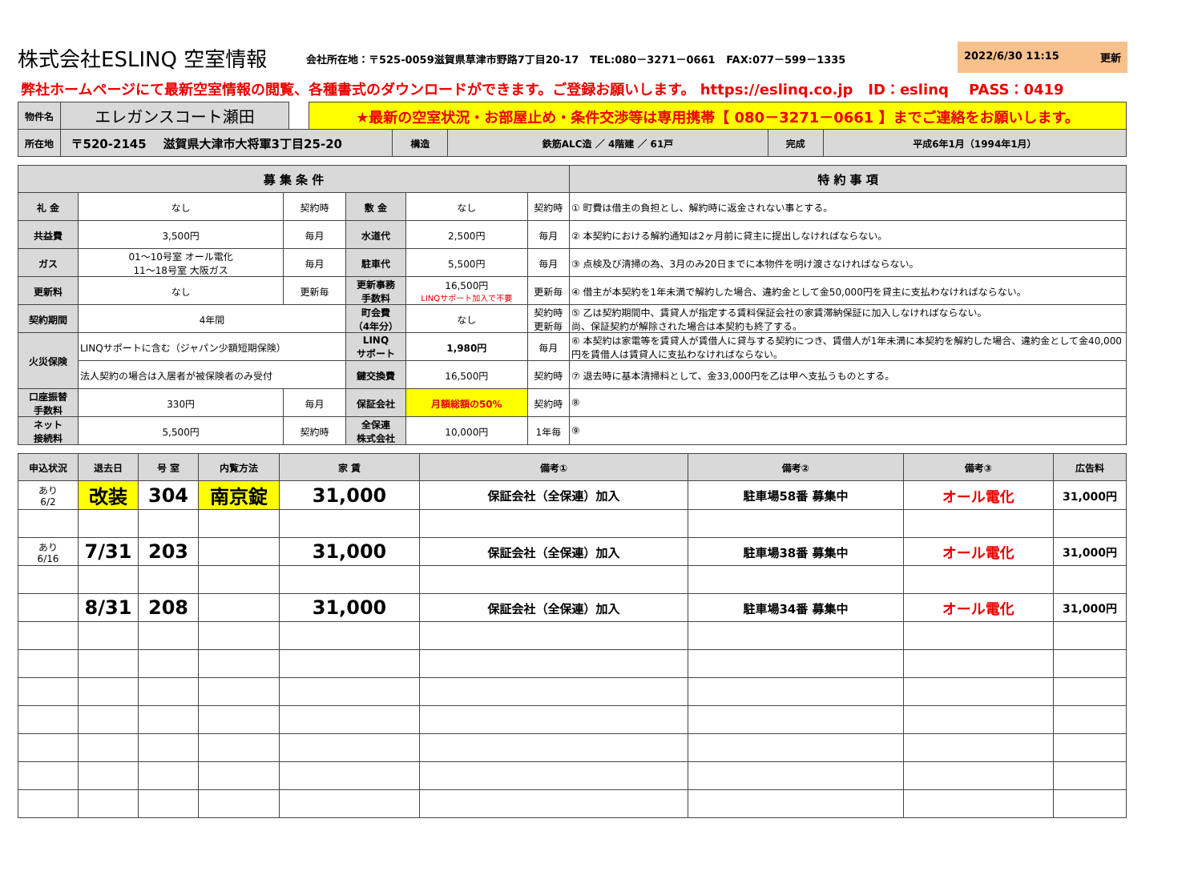株式会社ESLINQ 空室情報
会社所在地：〒525-0059滋賀県草津市野路7丁目20-17 TEL:080－3271－0661 FAX:077－599－1335
2022/6/30 11:15 更新
弊社ホームページにて最新空室情報の閲覧、各種書式のダウンロードができます。ご登録お願いします。 https://eslinq.co.jp ID：eslinq PASS：0419
| 物件名 | エレガンスコート瀬田 | | ★最新の空室状況・お部屋止め・条件交渉等は専用携帯【 080－3271－0661 】までご連絡をお願いします。 | | | | |
| 所在地 | 〒520-2145 滋賀県大津市大将軍3丁目25-20 | | | 構造 | 鉄筋ALC造 ／ 4階建 ／ 61戸 | 完成 | 平成6年1月（1994年1月） |
| 募 集 条 件 | | | | | | 特 約 事 項 |
| 礼 金 | なし | 契約時 | 敷 金 | なし | 契約時 | ① 町費は借主の負担とし、解約時に返金されない事とする。 |
| 共益費 | 3,500円 | 毎月 | 水道代 | 2,500円 | 毎月 | ② 本契約における解約通知は2ヶ月前に貸主に提出しなければならない。 |
| ガス | 01～10号室 オール電化 11～18号室 大阪ガス | 毎月 | 駐車代 | 5,500円 | 毎月 | ③ 点検及び清掃の為、3月のみ20日までに本物件を明け渡さなければならない。 |
| 更新料 | なし | 更新毎 | 更新事務 手数料 | 16,500円 LINQサポート加入で不要 | 更新毎 | ④ 借主が本契約を1年未満で解約した場合、違約金として金50,000円を貸主に支払わなければならない。 |
| 契約期間 | 4年間 | | 町会費 （4年分） | なし | 契約時 更新毎 | ⑤ 乙は契約期間中、賃貸人が指定する賃料保証会社の家賃滞納保証に加入しなければならない。 尚、保証契約が解除された場合は本契約も終了する。 |
| 火災保険 | LINQサポートに含む（ジャパン少額短期保険） | | LINQ サポート | 1,980円 | 毎月 | ⑥ 本契約は家電等を賃貸人が賃借人に貸与する契約につき、賃借人が1年未満に本契約を解約した場合、違約金として金40,000円を賃借人は賃貸人に支払わなければならない。 |
| | 法人契約の場合は入居者が被保険者のみ受付 | | 鍵交換費 | 16,500円 | 契約時 | ⑦ 退去時に基本清掃料として、金33,000円を乙は甲へ支払うものとする。 |
| 口座振替 手数料 | 330円 | 毎月 | 保証会社 | 月額総額の50% | 契約時 | ⑧ |
| ネット 接続料 | 5,500円 | 契約時 | 全保連 株式会社 | 10,000円 | 1年毎 | ⑨ |
| 申込状況 | 退去日 | 号 室 | 内覧方法 | 家 賃 | 備考① | 備考② | 備考③ | 広告料 |
| あり 6/2 | 改装 | 304 | 南京錠 | 31,000 | 保証会社（全保連）加入 | 駐車場58番 募集中 | オール電化 | 31,000円 |
| あり 6/16 | 7/31 | 203 | | 31,000 | 保証会社（全保連）加入 | 駐車場38番 募集中 | オール電化 | 31,000円 |
| | 8/31 | 208 | | 31,000 | 保証会社（全保連）加入 | 駐車場34番 募集中 | オール電化 | 31,000円 |